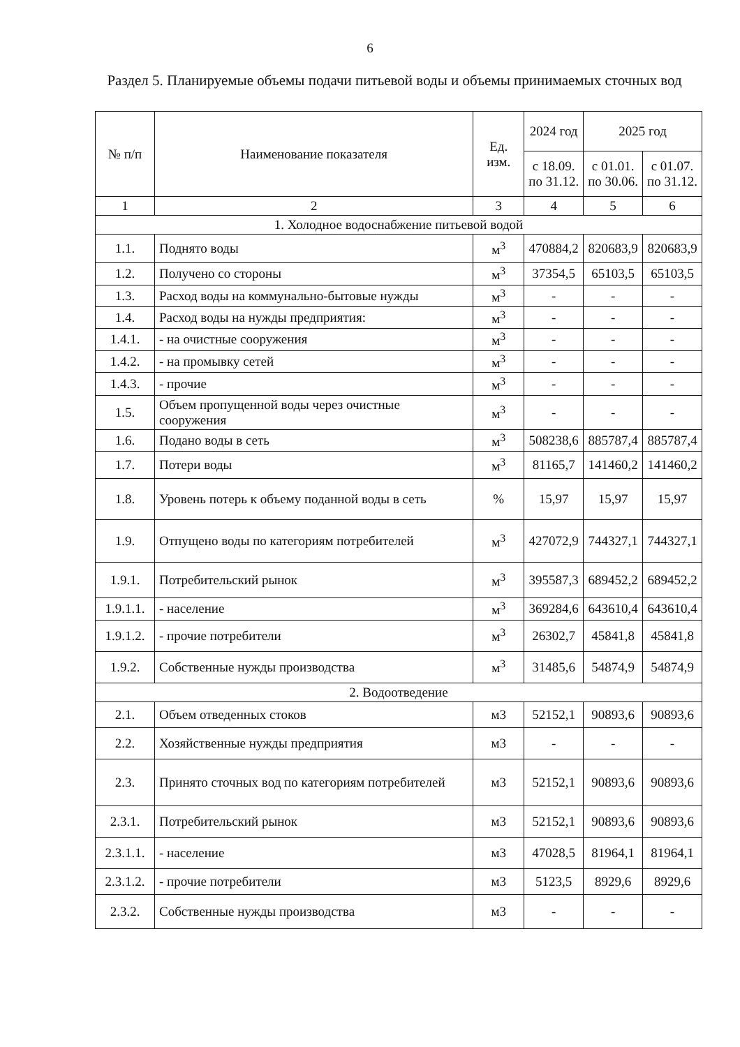6
Раздел 5. Планируемые объемы подачи питьевой воды и объемы принимаемых сточных вод
| № п/п | Наименование показателя | Ед. изм. | 2024 год | 2025 год | |
| --- | --- | --- | --- | --- | --- |
| | | | с 18.09. по 31.12. | с 01.01. по 30.06. | с 01.07. по 31.12. |
| 1 | 2 | 3 | 4 | 5 | 6 |
| 1. Холодное водоснабжение питьевой водой | | | | | |
| 1.1. | Поднято воды | м<sup>3</sup> | 470884,2 | 820683,9 | 820683,9 |
| 1.2. | Получено со стороны | м<sup>3</sup> | 37354,5 | 65103,5 | 65103,5 |
| 1.3. | Расход воды на коммунально-бытовые нужды | м<sup>3</sup> | - | - | - |
| 1.4. | Расход воды на нужды предприятия: | м<sup>3</sup> | - | - | - |
| 1.4.1. | - на очистные сооружения | м<sup>3</sup> | - | - | - |
| 1.4.2. | - на промывку сетей | м<sup>3</sup> | - | - | - |
| 1.4.3. | - прочие | м<sup>3</sup> | - | - | - |
| 1.5. | Объем пропущенной воды через очистные сооружения | м<sup>3</sup> | - | - | - |
| 1.6. | Подано воды в сеть | м<sup>3</sup> | 508238,6 | 885787,4 | 885787,4 |
| 1.7. | Потери воды | м<sup>3</sup> | 81165,7 | 141460,2 | 141460,2 |
| 1.8. | Уровень потерь к объему поданной воды в сеть | % | 15,97 | 15,97 | 15,97 |
| 1.9. | Отпущено воды по категориям потребителей | м<sup>3</sup> | 427072,9 | 744327,1 | 744327,1 |
| 1.9.1. | Потребительский рынок | м<sup>3</sup> | 395587,3 | 689452,2 | 689452,2 |
| 1.9.1.1. | - население | м<sup>3</sup> | 369284,6 | 643610,4 | 643610,4 |
| 1.9.1.2. | - прочие потребители | м<sup>3</sup> | 26302,7 | 45841,8 | 45841,8 |
| 1.9.2. | Собственные нужды производства | м<sup>3</sup> | 31485,6 | 54874,9 | 54874,9 |
| 2. Водоотведение | | | | | |
| 2.1. | Объем отведенных стоков | м3 | 52152,1 | 90893,6 | 90893,6 |
| 2.2. | Хозяйственные нужды предприятия | м3 | - | - | - |
| 2.3. | Принято сточных вод по категориям потребителей | м3 | 52152,1 | 90893,6 | 90893,6 |
| 2.3.1. | Потребительский рынок | м3 | 52152,1 | 90893,6 | 90893,6 |
| 2.3.1.1. | - население | м3 | 47028,5 | 81964,1 | 81964,1 |
| 2.3.1.2. | - прочие потребители | м3 | 5123,5 | 8929,6 | 8929,6 |
| 2.3.2. | Собственные нужды производства | м3 | - | - | - |